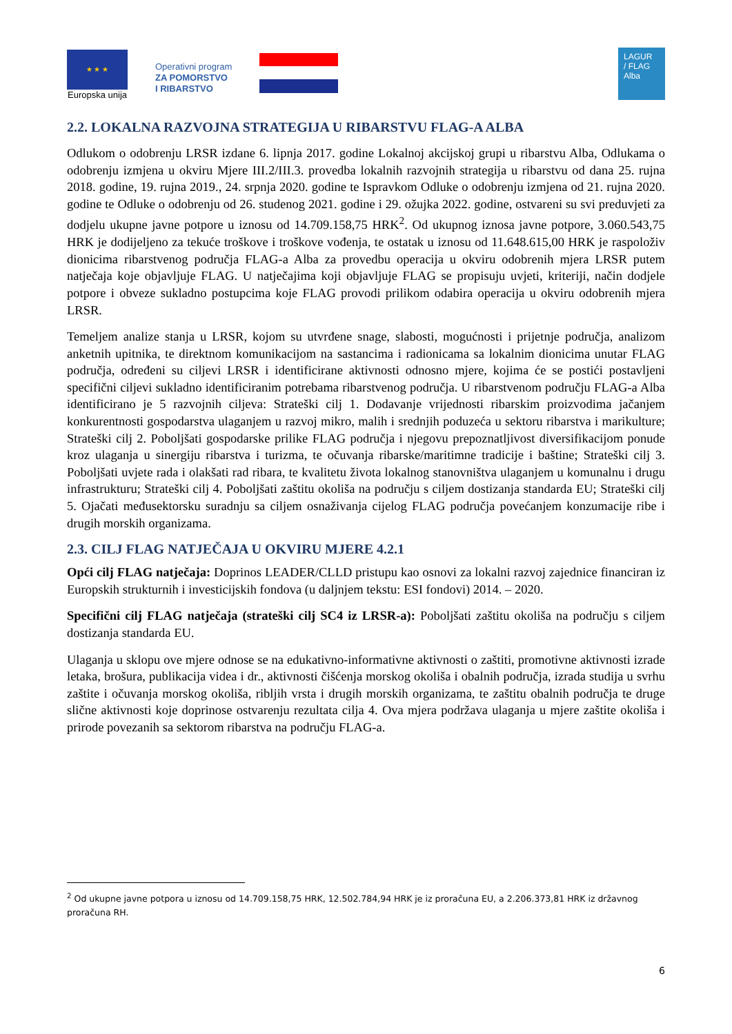★ ★ ★
Europska unija
Operativni program
ZA POMORSTVO
I RIBARSTVO
LAGUR
/ FLAG
Alba
2.2. LOKALNA RAZVOJNA STRATEGIJA U RIBARSTVU FLAG-A ALBA
Odlukom o odobrenju LRSR izdane 6. lipnja 2017. godine Lokalnoj akcijskoj grupi u ribarstvu Alba, Odlukama o odobrenju izmjena u okviru Mjere III.2/III.3. provedba lokalnih razvojnih strategija u ribarstvu od dana 25. rujna 2018. godine, 19. rujna 2019., 24. srpnja 2020. godine te Ispravkom Odluke o odobrenju izmjena od 21. rujna 2020. godine te Odluke o odobrenju od 26. studenog 2021. godine i 29. ožujka 2022. godine, ostvareni su svi preduvjeti za dodjelu ukupne javne potpore u iznosu od 14.709.158,75 HRK<sup>2</sup>. Od ukupnog iznosa javne potpore, 3.060.543,75 HRK je dodijeljeno za tekuće troškove i troškove vođenja, te ostatak u iznosu od 11.648.615,00 HRK je raspoloživ dionicima ribarstvenog područja FLAG-a Alba za provedbu operacija u okviru odobrenih mjera LRSR putem natječaja koje objavljuje FLAG. U natječajima koji objavljuje FLAG se propisuju uvjeti, kriteriji, način dodjele potpore i obveze sukladno postupcima koje FLAG provodi prilikom odabira operacija u okviru odobrenih mjera LRSR.
Temeljem analize stanja u LRSR, kojom su utvrđene snage, slabosti, mogućnosti i prijetnje područja, analizom anketnih upitnika, te direktnom komunikacijom na sastancima i radionicama sa lokalnim dionicima unutar FLAG područja, određeni su ciljevi LRSR i identificirane aktivnosti odnosno mjere, kojima će se postići postavljeni specifični ciljevi sukladno identificiranim potrebama ribarstvenog područja. U ribarstvenom području FLAG-a Alba identificirano je 5 razvojnih ciljeva: Strateški cilj 1. Dodavanje vrijednosti ribarskim proizvodima jačanjem konkurentnosti gospodarstva ulaganjem u razvoj mikro, malih i srednjih poduzeća u sektoru ribarstva i marikulture; Strateški cilj 2. Poboljšati gospodarske prilike FLAG područja i njegovu prepoznatljivost diversifikacijom ponude kroz ulaganja u sinergiju ribarstva i turizma, te očuvanja ribarske/maritimne tradicije i baštine; Strateški cilj 3. Poboljšati uvjete rada i olakšati rad ribara, te kvalitetu života lokalnog stanovništva ulaganjem u komunalnu i drugu infrastrukturu; Strateški cilj 4. Poboljšati zaštitu okoliša na području s ciljem dostizanja standarda EU; Strateški cilj 5. Ojačati međusektorsku suradnju sa ciljem osnaživanja cijelog FLAG područja povećanjem konzumacije ribe i drugih morskih organizama.
2.3. CILJ FLAG NATJEČAJA U OKVIRU MJERE 4.2.1
Opći cilj FLAG natječaja: Doprinos LEADER/CLLD pristupu kao osnovi za lokalni razvoj zajednice financiran iz Europskih strukturnih i investicijskih fondova (u daljnjem tekstu: ESI fondovi) 2014. – 2020.
Specifični cilj FLAG natječaja (strateški cilj SC4 iz LRSR-a): Poboljšati zaštitu okoliša na području s ciljem dostizanja standarda EU.
Ulaganja u sklopu ove mjere odnose se na edukativno-informativne aktivnosti o zaštiti, promotivne aktivnosti izrade letaka, brošura, publikacija videa i dr., aktivnosti čišćenja morskog okoliša i obalnih područja, izrada studija u svrhu zaštite i očuvanja morskog okoliša, ribljih vrsta i drugih morskih organizama, te zaštitu obalnih područja te druge slične aktivnosti koje doprinose ostvarenju rezultata cilja 4. Ova mjera podržava ulaganja u mjere zaštite okoliša i prirode povezanih sa sektorom ribarstva na području FLAG-a.
<sup>2</sup> Od ukupne javne potpora u iznosu od 14.709.158,75 HRK, 12.502.784,94 HRK je iz proračuna EU, a 2.206.373,81 HRK iz državnog proračuna RH.
6